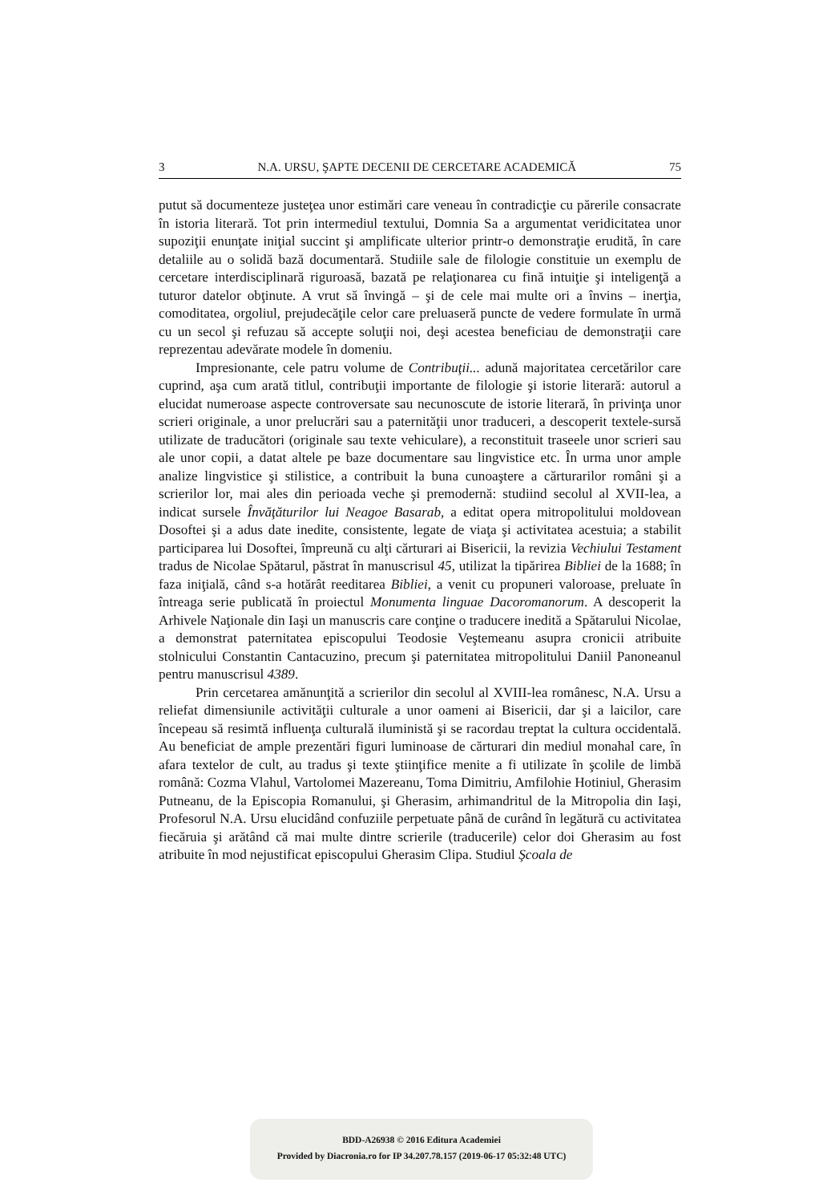3 N.A. URSU, ŞAPTE DECENII DE CERCETARE ACADEMICĂ 75
putut să documenteze justeţea unor estimări care veneau în contradicţie cu părerile consacrate în istoria literară. Tot prin intermediul textului, Domnia Sa a argumentat veridicitatea unor supoziţii enunţate iniţial succint şi amplificate ulterior printr-o demonstraţie erudită, în care detaliile au o solidă bază documentară. Studiile sale de filologie constituie un exemplu de cercetare interdisciplinară riguroasă, bazată pe relaţionarea cu fină intuiţie şi inteligenţă a tuturor datelor obţinute. A vrut să învingă – şi de cele mai multe ori a învins – inerţia, comoditatea, orgoliul, prejudecăţile celor care preluaseră puncte de vedere formulate în urmă cu un secol şi refuzau să accepte soluţii noi, deşi acestea beneficiau de demonstraţii care reprezentau adevărate modele în domeniu.
Impresionante, cele patru volume de Contribuţii... adună majoritatea cercetărilor care cuprind, aşa cum arată titlul, contribuţii importante de filologie şi istorie literară: autorul a elucidat numeroase aspecte controversate sau necunoscute de istorie literară, în privinţa unor scrieri originale, a unor prelucrări sau a paternităţii unor traduceri, a descoperit textele-sursă utilizate de traducători (originale sau texte vehiculare), a reconstituit traseele unor scrieri sau ale unor copii, a datat altele pe baze documentare sau lingvistice etc. În urma unor ample analize lingvistice şi stilistice, a contribuit la buna cunoaştere a cărturarilor români şi a scrierilor lor, mai ales din perioada veche şi premodernă: studiind secolul al XVII-lea, a indicat sursele Învăţăturilor lui Neagoe Basarab, a editat opera mitropolitului moldovean Dosoftei şi a adus date inedite, consistente, legate de viaţa şi activitatea acestuia; a stabilit participarea lui Dosoftei, împreună cu alţi cărturari ai Bisericii, la revizia Vechiului Testament tradus de Nicolae Spătarul, păstrat în manuscrisul 45, utilizat la tipărirea Bibliei de la 1688; în faza iniţială, când s-a hotărât reeditarea Bibliei, a venit cu propuneri valoroase, preluate în întreaga serie publicată în proiectul Monumenta linguae Dacoromanorum. A descoperit la Arhivele Naţionale din Iaşi un manuscris care conţine o traducere inedită a Spătarului Nicolae, a demonstrat paternitatea episcopului Teodosie Veştemeanu asupra cronicii atribuite stolnicului Constantin Cantacuzino, precum şi paternitatea mitropolitului Daniil Panoneanul pentru manuscrisul 4389.
Prin cercetarea amănunţită a scrierilor din secolul al XVIII-lea românesc, N.A. Ursu a reliefat dimensiunile activităţii culturale a unor oameni ai Bisericii, dar şi a laicilor, care începeau să resimtă influenţa culturală iluministă şi se racordau treptat la cultura occidentală. Au beneficiat de ample prezentări figuri luminoase de cărturari din mediul monahal care, în afara textelor de cult, au tradus şi texte ştiinţifice menite a fi utilizate în şcolile de limbă română: Cozma Vlahul, Vartolomei Mazereanu, Toma Dimitriu, Amfilohie Hotiniul, Gherasim Putneanu, de la Episcopia Romanului, şi Gherasim, arhimandritul de la Mitropolia din Iaşi, Profesorul N.A. Ursu elucidând confuziile perpetuate până de curând în legătură cu activitatea fiecăruia şi arătând că mai multe dintre scrierile (traducerile) celor doi Gherasim au fost atribuite în mod nejustificat episcopului Gherasim Clipa. Studiul Şcoala de
BDD-A26938 © 2016 Editura Academiei
Provided by Diacronia.ro for IP 34.207.78.157 (2019-06-17 05:32:48 UTC)